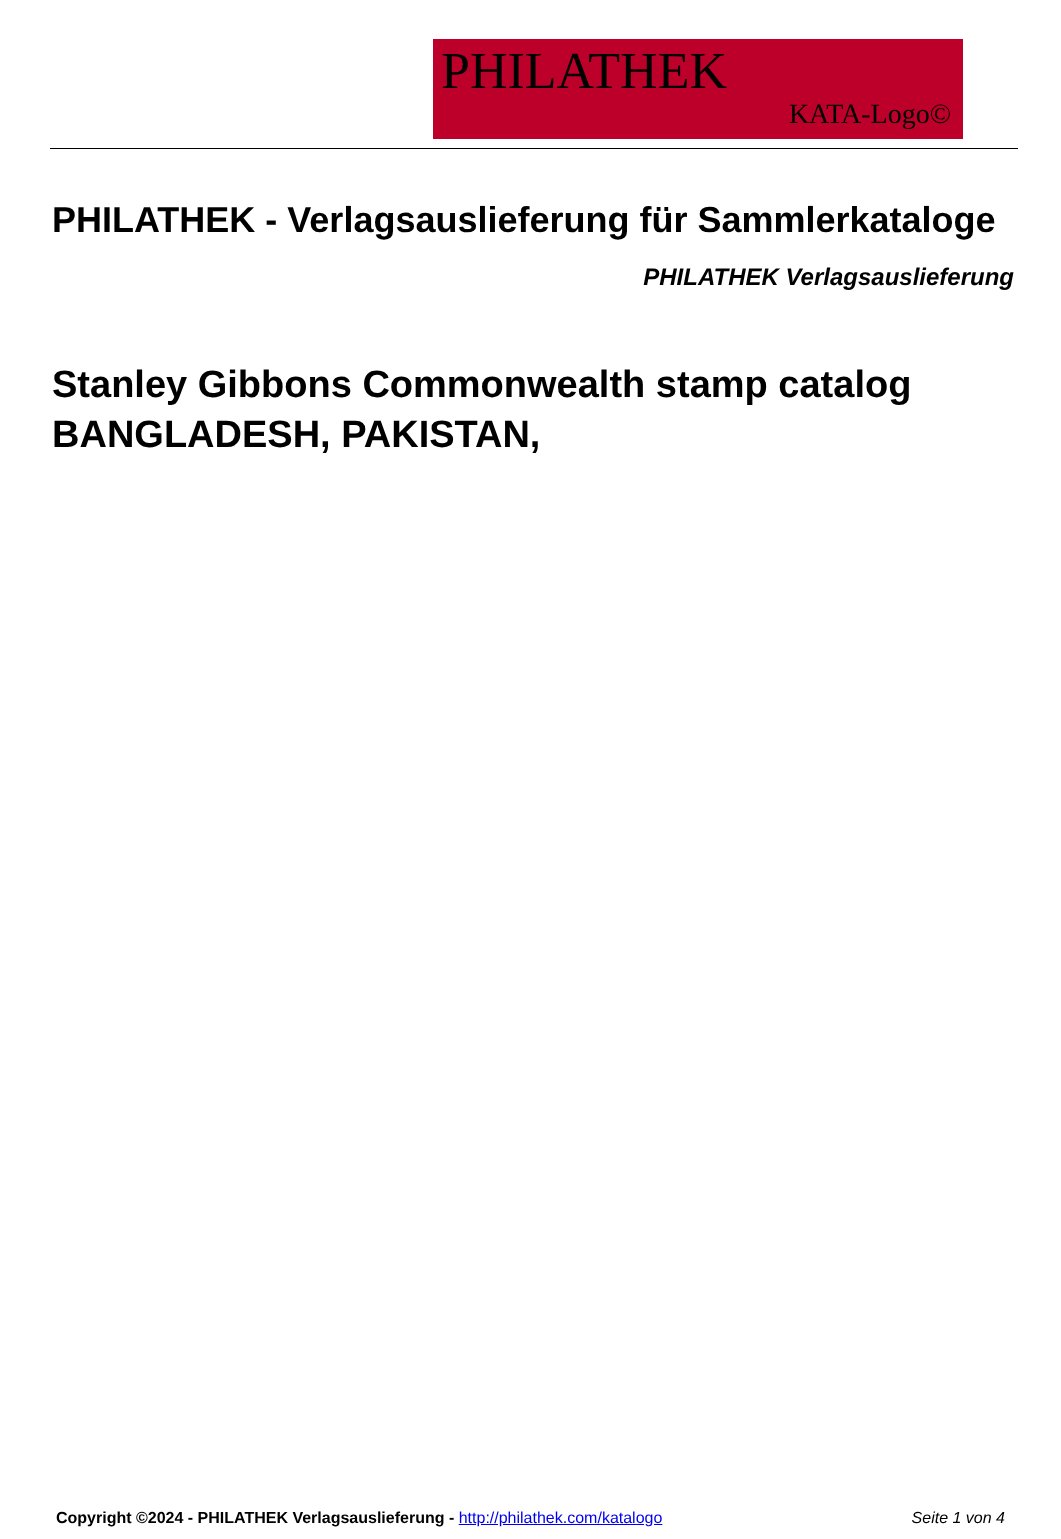PHILATHEK
KATA-Logo©
PHILATHEK - Verlagsauslieferung für Sammlerkataloge
PHILATHEK Verlagsauslieferung
Stanley Gibbons Commonwealth stamp catalog BANGLADESH, PAKISTAN,
Copyright ©2024 - PHILATHEK Verlagsauslieferung - http://philathek.com/katalogo Seite 1 von 4